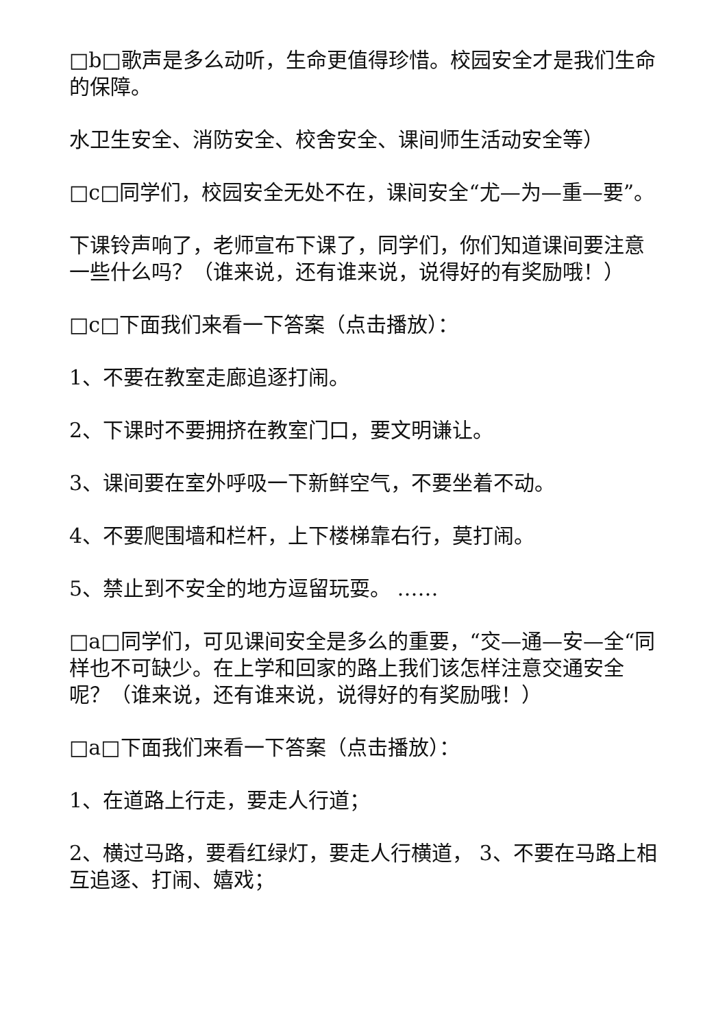□b□歌声是多么动听，生命更值得珍惜。校园安全才是我们生命的保障。
水卫生安全、消防安全、校舍安全、课间师生活动安全等）
□c□同学们，校园安全无处不在，课间安全“尤—为—重—要”。
下课铃声响了，老师宣布下课了，同学们，你们知道课间要注意一些什么吗？（谁来说，还有谁来说，说得好的有奖励哦！）
□c□下面我们来看一下答案（点击播放）：
1、不要在教室走廊追逐打闹。
2、下课时不要拥挤在教室门口，要文明谦让。
3、课间要在室外呼吸一下新鲜空气，不要坐着不动。
4、不要爬围墙和栏杆，上下楼梯靠右行，莫打闹。
5、禁止到不安全的地方逗留玩耍。 ……
□a□同学们，可见课间安全是多么的重要，“交—通—安—全“同样也不可缺少。在上学和回家的路上我们该怎样注意交通安全呢？（谁来说，还有谁来说，说得好的有奖励哦！）
□a□下面我们来看一下答案（点击播放）：
1、在道路上行走，要走人行道；
2、横过马路，要看红绿灯，要走人行横道， 3、不要在马路上相互追逐、打闹、嬉戏；